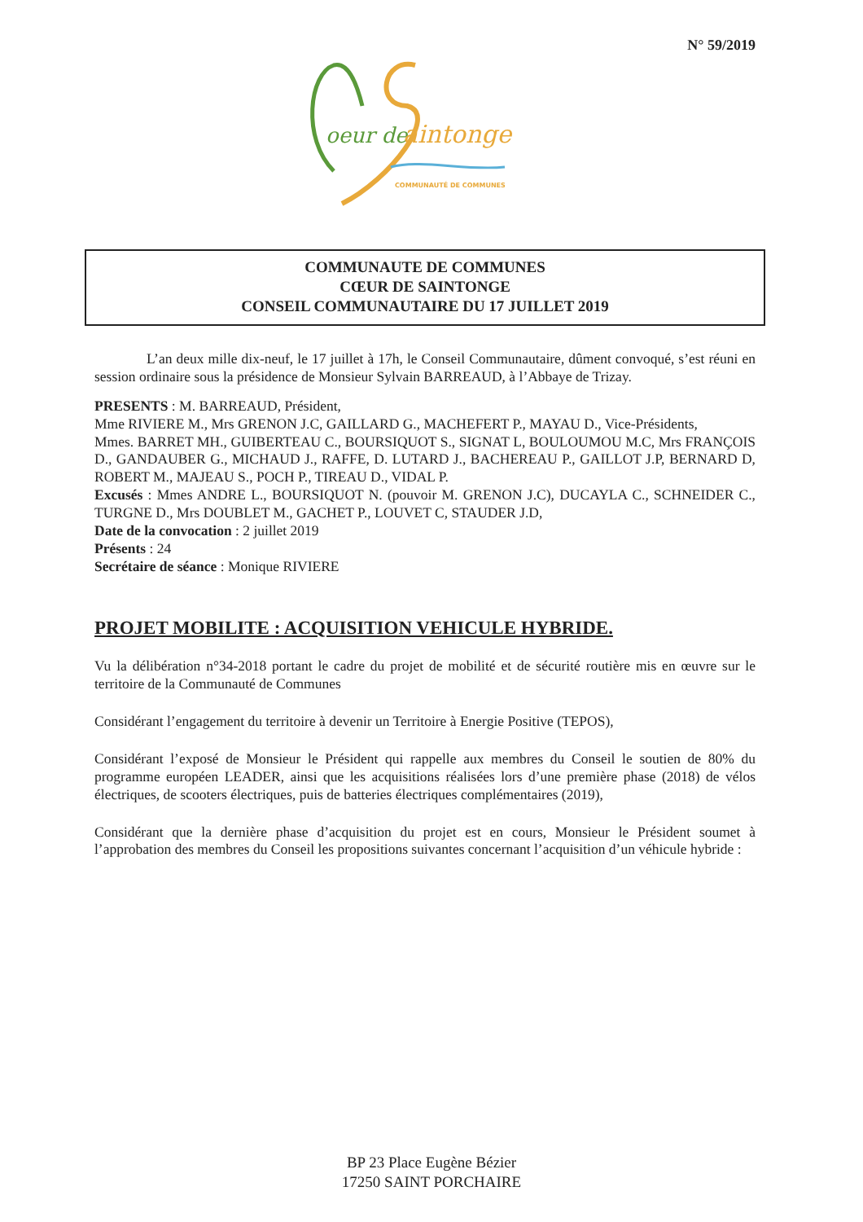N° 59/2019
oeur de
aintonge
COMMUNAUTÉ DE COMMUNES
COMMUNAUTE DE COMMUNES
CŒUR DE SAINTONGE
CONSEIL COMMUNAUTAIRE DU 17 JUILLET 2019
L’an deux mille dix-neuf, le 17 juillet à 17h, le Conseil Communautaire, dûment convoqué, s’est réuni en session ordinaire sous la présidence de Monsieur Sylvain BARREAUD, à l’Abbaye de Trizay.
PRESENTS : M. BARREAUD, Président,
Mme RIVIERE M., Mrs GRENON J.C, GAILLARD G., MACHEFERT P., MAYAU D., Vice-Présidents,
Mmes. BARRET MH., GUIBERTEAU C., BOURSIQUOT S., SIGNAT L, BOULOUMOU M.C, Mrs FRANÇOIS D., GANDAUBER G., MICHAUD J., RAFFE, D. LUTARD J., BACHEREAU P., GAILLOT J.P, BERNARD D, ROBERT M., MAJEAU S., POCH P., TIREAU D., VIDAL P.
Excusés : Mmes ANDRE L., BOURSIQUOT N. (pouvoir M. GRENON J.C), DUCAYLA C., SCHNEIDER C., TURGNE D., Mrs DOUBLET M., GACHET P., LOUVET C, STAUDER J.D,
Date de la convocation : 2 juillet 2019
Présents : 24
Secrétaire de séance : Monique RIVIERE
PROJET MOBILITE : ACQUISITION VEHICULE HYBRIDE.
Vu la délibération n°34-2018 portant le cadre du projet de mobilité et de sécurité routière mis en œuvre sur le territoire de la Communauté de Communes
Considérant l’engagement du territoire à devenir un Territoire à Energie Positive (TEPOS),
Considérant l’exposé de Monsieur le Président qui rappelle aux membres du Conseil le soutien de 80% du programme européen LEADER, ainsi que les acquisitions réalisées lors d’une première phase (2018) de vélos électriques, de scooters électriques, puis de batteries électriques complémentaires (2019),
Considérant que la dernière phase d’acquisition du projet est en cours, Monsieur le Président soumet à l’approbation des membres du Conseil les propositions suivantes concernant l’acquisition d’un véhicule hybride :
BP 23 Place Eugène Bézier
17250 SAINT PORCHAIRE